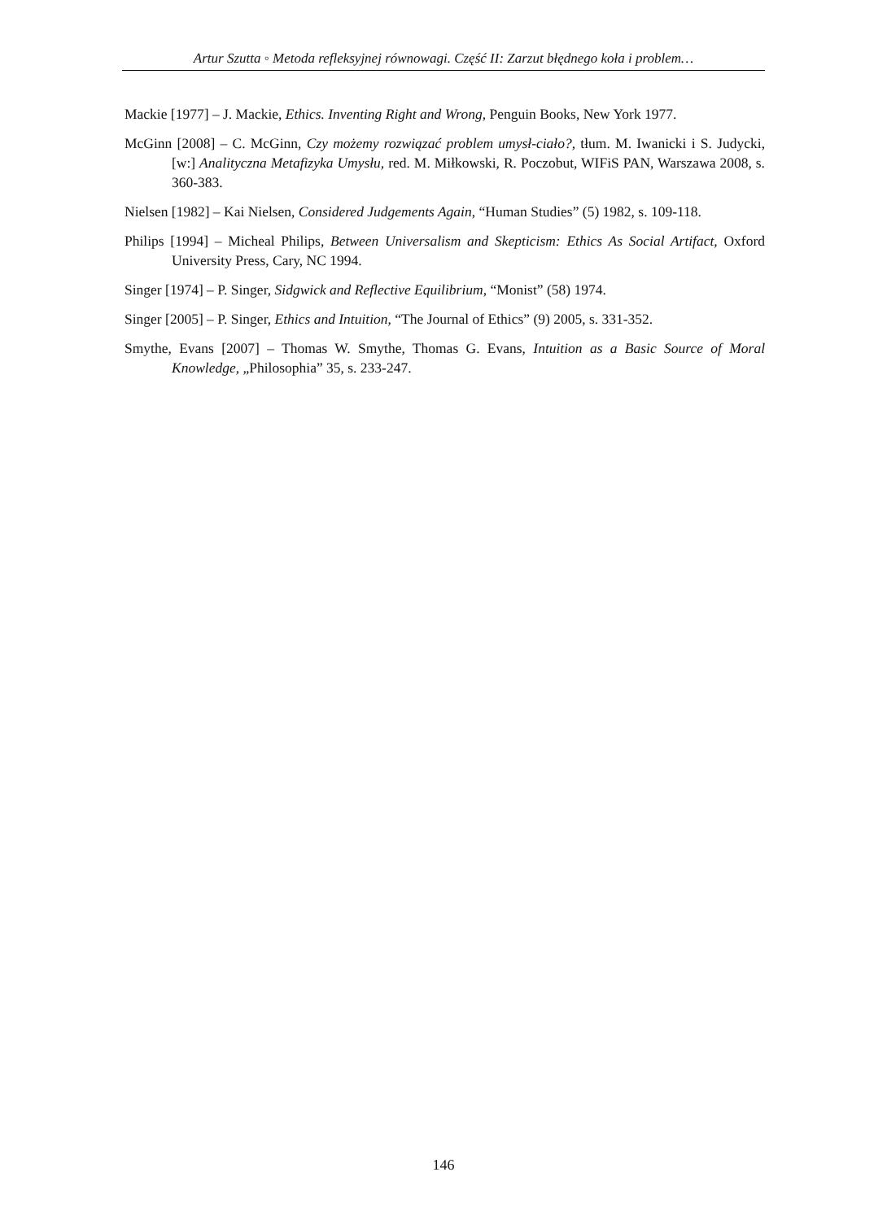Artur Szutta ◦ Metoda refleksyjnej równowagi. Część II: Zarzut błędnego koła i problem…
Mackie [1977] – J. Mackie, Ethics. Inventing Right and Wrong, Penguin Books, New York 1977.
McGinn [2008] – C. McGinn, Czy możemy rozwiązać problem umysł-ciało?, tłum. M. Iwanicki i S. Judycki, [w:] Analityczna Metafizyka Umysłu, red. M. Miłkowski, R. Poczobut, WIFiS PAN, Warszawa 2008, s. 360-383.
Nielsen [1982] – Kai Nielsen, Considered Judgements Again, “Human Studies” (5) 1982, s. 109-118.
Philips [1994] – Micheal Philips, Between Universalism and Skepticism: Ethics As Social Artifact, Oxford University Press, Cary, NC 1994.
Singer [1974] – P. Singer, Sidgwick and Reflective Equilibrium, “Monist” (58) 1974.
Singer [2005] – P. Singer, Ethics and Intuition, “The Journal of Ethics” (9) 2005, s. 331-352.
Smythe, Evans [2007] – Thomas W. Smythe, Thomas G. Evans, Intuition as a Basic Source of Moral Knowledge, „Philosophia” 35, s. 233-247.
146